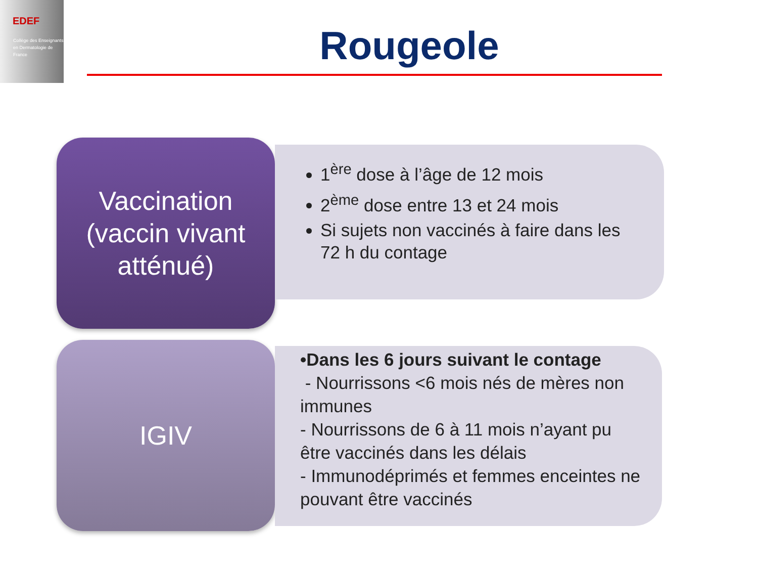EDEF
Collège des Enseignants en Dermatologie de France
Rougeole
Vaccination (vaccin vivant atténué)
1<sup>ère</sup> dose à l’âge de 12 mois
2<sup>ème</sup> dose entre 13 et 24 mois
Si sujets non vaccinés à faire dans les 72 h du contage
IGIV
•Dans les 6 jours suivant le contage
- Nourrissons <6 mois nés de mères non immunes
- Nourrissons de 6 à 11 mois n’ayant pu être vaccinés dans les délais
- Immunodéprimés et femmes enceintes ne pouvant être vaccinés